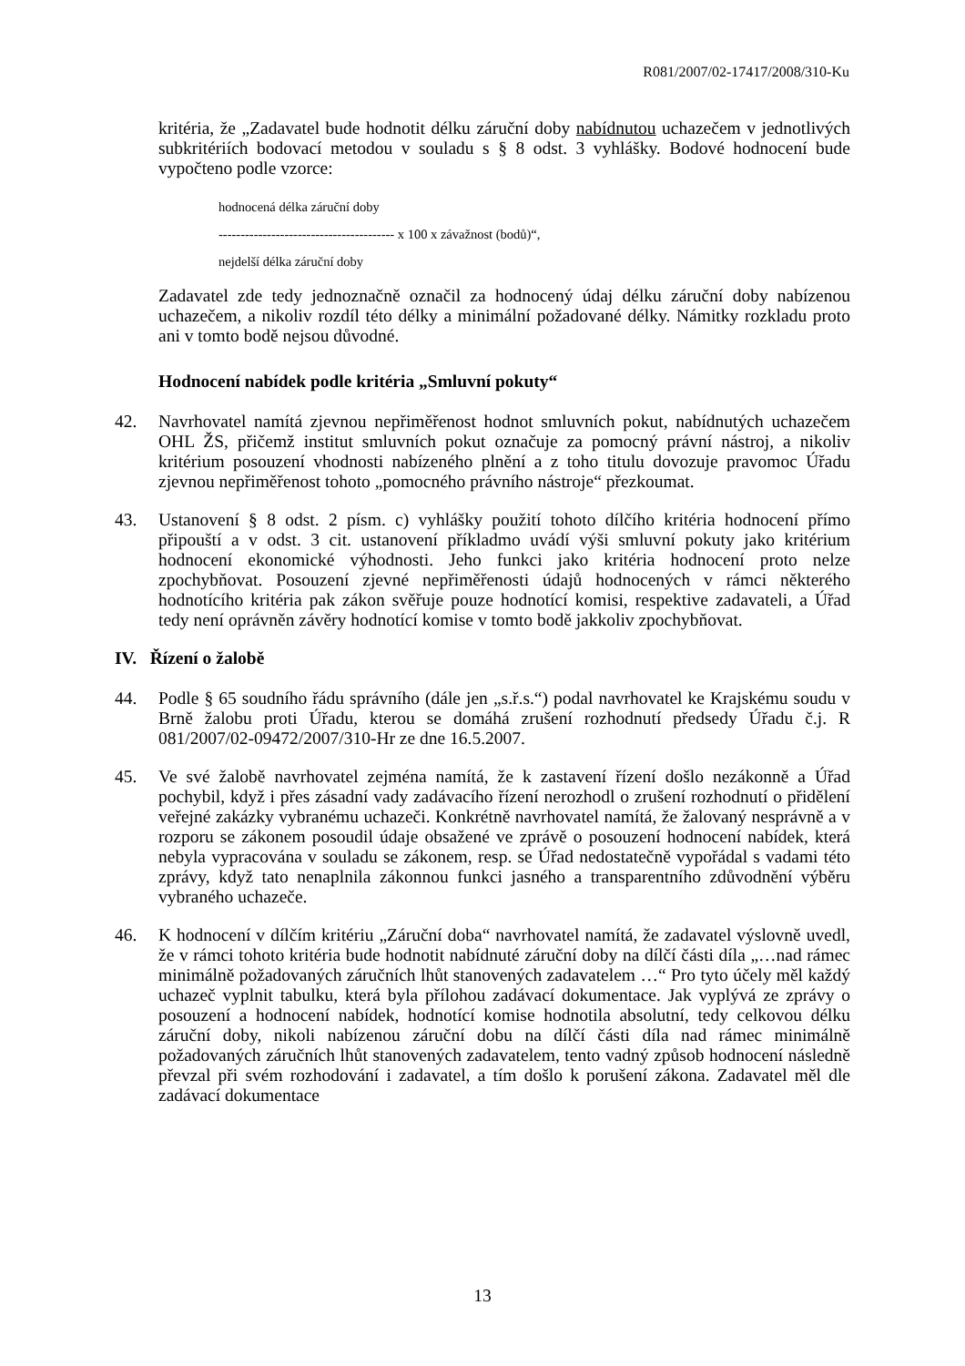R081/2007/02-17417/2008/310-Ku
kritéria, že „Zadavatel bude hodnotit délku záruční doby nabídnutou uchazečem v jednotlivých subkritériích bodovací metodou v souladu s § 8 odst. 3 vyhlášky. Bodové hodnocení bude vypočteno podle vzorce:
hodnocená délka záruční doby
---------------------------------------- x 100 x závažnost (bodů)“,
nejdelší délka záruční doby
Zadavatel zde tedy jednoznačně označil za hodnocený údaj délku záruční doby nabízenou uchazečem, a nikoliv rozdíl této délky a minimální požadované délky. Námitky rozkladu proto ani v tomto bodě nejsou důvodné.
Hodnocení nabídek podle kritéria „Smluvní pokuty“
42. Navrhovatel namítá zjevnou nepřiměřenost hodnot smluvních pokut, nabídnutých uchazečem OHL ŽS, přičemž institut smluvních pokut označuje za pomocný právní nástroj, a nikoliv kritérium posouzení vhodnosti nabízeného plnění a z toho titulu dovozuje pravomoc Úřadu zjevnou nepřiměřenost tohoto „pomocného právního nástroje“ přezkoumat.
43. Ustanovení § 8 odst. 2 písm. c) vyhlášky použití tohoto dílčího kritéria hodnocení přímo připouští a v odst. 3 cit. ustanovení příkladmo uvádí výši smluvní pokuty jako kritérium hodnocení ekonomické výhodnosti. Jeho funkci jako kritéria hodnocení proto nelze zpochybňovat. Posouzení zjevné nepřiměřenosti údajů hodnocených v rámci některého hodnotícího kritéria pak zákon svěřuje pouze hodnotící komisi, respektive zadavateli, a Úřad tedy není oprávněn závěry hodnotící komise v tomto bodě jakkoliv zpochybňovat.
IV. Řízení o žalobě
44. Podle § 65 soudního řádu správního (dále jen „s.ř.s.“) podal navrhovatel ke Krajskému soudu v Brně žalobu proti Úřadu, kterou se domáhá zrušení rozhodnutí předsedy Úřadu č.j. R 081/2007/02-09472/2007/310-Hr ze dne 16.5.2007.
45. Ve své žalobě navrhovatel zejména namítá, že k zastavení řízení došlo nezákonně a Úřad pochybil, když i přes zásadní vady zadávacího řízení nerozhodl o zrušení rozhodnutí o přidělení veřejné zakázky vybranému uchazeči. Konkrétně navrhovatel namítá, že žalovaný nesprávně a v rozporu se zákonem posoudil údaje obsažené ve zprávě o posouzení hodnocení nabídek, která nebyla vypracována v souladu se zákonem, resp. se Úřad nedostatečně vypořádal s vadami této zprávy, když tato nenaplnila zákonnou funkci jasného a transparentního zdůvodnění výběru vybraného uchazeče.
46. K hodnocení v dílčím kritériu „Záruční doba“ navrhovatel namítá, že zadavatel výslovně uvedl, že v rámci tohoto kritéria bude hodnotit nabídnuté záruční doby na dílčí části díla „…nad rámec minimálně požadovaných záručních lhůt stanovených zadavatelem …“ Pro tyto účely měl každý uchazeč vyplnit tabulku, která byla přílohou zadávací dokumentace. Jak vyplývá ze zprávy o posouzení a hodnocení nabídek, hodnotící komise hodnotila absolutní, tedy celkovou délku záruční doby, nikoli nabízenou záruční dobu na dílčí části díla nad rámec minimálně požadovaných záručních lhůt stanovených zadavatelem, tento vadný způsob hodnocení následně převzal při svém rozhodování i zadavatel, a tím došlo k porušení zákona. Zadavatel měl dle zadávací dokumentace
13